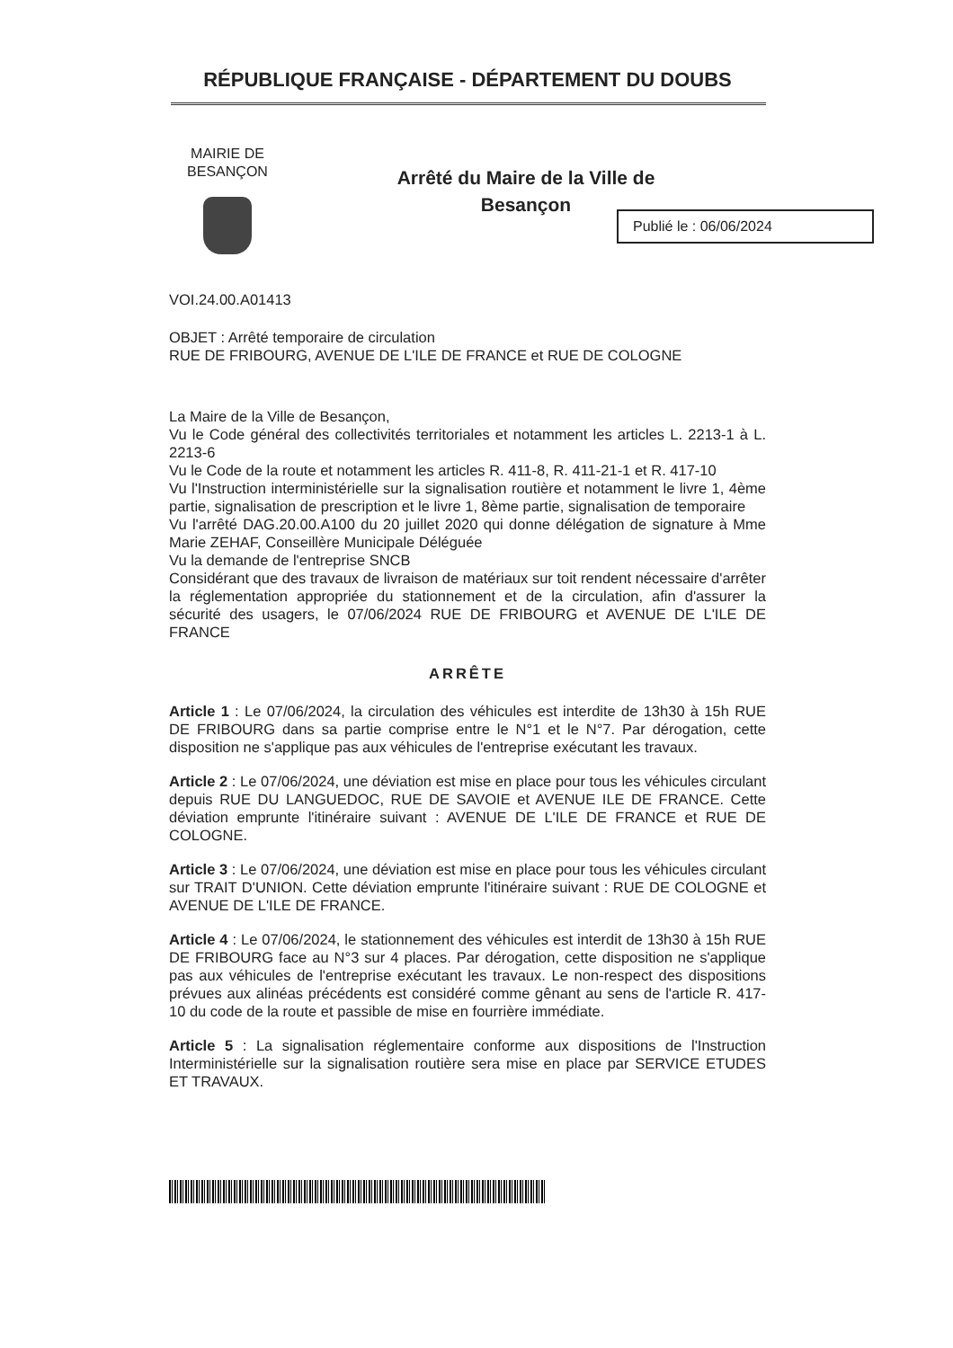RÉPUBLIQUE FRANÇAISE - DÉPARTEMENT DU DOUBS
MAIRIE DE
BESANÇON
Arrêté du Maire de la Ville de
Besançon
Publié le : 06/06/2024
VOI.24.00.A01413
OBJET : Arrêté temporaire de circulation
RUE DE FRIBOURG, AVENUE DE L'ILE DE FRANCE et RUE DE COLOGNE
La Maire de la Ville de Besançon,
Vu le Code général des collectivités territoriales et notamment les articles L. 2213-1 à L. 2213-6
Vu le Code de la route et notamment les articles R. 411-8, R. 411-21-1 et R. 417-10
Vu l'Instruction interministérielle sur la signalisation routière et notamment le livre 1, 4ème partie, signalisation de prescription et le livre 1, 8ème partie, signalisation de temporaire
Vu l'arrêté DAG.20.00.A100 du 20 juillet 2020 qui donne délégation de signature à Mme Marie ZEHAF, Conseillère Municipale Déléguée
Vu la demande de l'entreprise SNCB
Considérant que des travaux de livraison de matériaux sur toit rendent nécessaire d'arrêter la réglementation appropriée du stationnement et de la circulation, afin d'assurer la sécurité des usagers, le 07/06/2024 RUE DE FRIBOURG et AVENUE DE L'ILE DE FRANCE
ARRÊTE
Article 1 : Le 07/06/2024, la circulation des véhicules est interdite de 13h30 à 15h RUE DE FRIBOURG dans sa partie comprise entre le N°1 et le N°7. Par dérogation, cette disposition ne s'applique pas aux véhicules de l'entreprise exécutant les travaux.
Article 2 : Le 07/06/2024, une déviation est mise en place pour tous les véhicules circulant depuis RUE DU LANGUEDOC, RUE DE SAVOIE et AVENUE ILE DE FRANCE. Cette déviation emprunte l'itinéraire suivant : AVENUE DE L'ILE DE FRANCE et RUE DE COLOGNE.
Article 3 : Le 07/06/2024, une déviation est mise en place pour tous les véhicules circulant sur TRAIT D'UNION. Cette déviation emprunte l'itinéraire suivant : RUE DE COLOGNE et AVENUE DE L'ILE DE FRANCE.
Article 4 : Le 07/06/2024, le stationnement des véhicules est interdit de 13h30 à 15h RUE DE FRIBOURG face au N°3 sur 4 places. Par dérogation, cette disposition ne s'applique pas aux véhicules de l'entreprise exécutant les travaux. Le non-respect des dispositions prévues aux alinéas précédents est considéré comme gênant au sens de l'article R. 417-10 du code de la route et passible de mise en fourrière immédiate.
Article 5 : La signalisation réglementaire conforme aux dispositions de l'Instruction Interministérielle sur la signalisation routière sera mise en place par SERVICE ETUDES ET TRAVAUX.